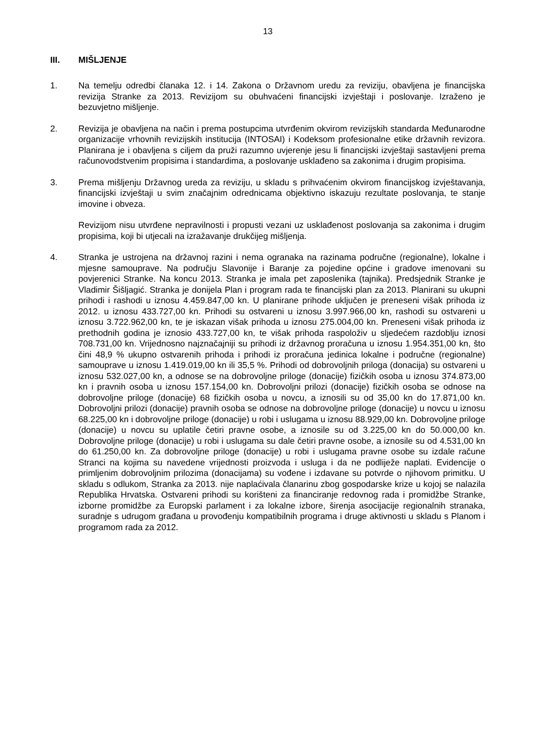13
III. MIŠLJENJE
1. Na temelju odredbi članaka 12. i 14. Zakona o Državnom uredu za reviziju, obavljena je financijska revizija Stranke za 2013. Revizijom su obuhvaćeni financijski izvještaji i poslovanje. Izraženo je bezuvjetno mišljenje.
2. Revizija je obavljena na način i prema postupcima utvrđenim okvirom revizijskih standarda Međunarodne organizacije vrhovnih revizijskih institucija (INTOSAI) i Kodeksom profesionalne etike državnih revizora. Planirana je i obavljena s ciljem da pruži razumno uvjerenje jesu li financijski izvještaji sastavljeni prema računovodstvenim propisima i standardima, a poslovanje usklađeno sa zakonima i drugim propisima.
3. Prema mišljenju Državnog ureda za reviziju, u skladu s prihvaćenim okvirom financijskog izvještavanja, financijski izvještaji u svim značajnim odrednicama objektivno iskazuju rezultate poslovanja, te stanje imovine i obveza.
Revizijom nisu utvrđene nepravilnosti i propusti vezani uz usklađenost poslovanja sa zakonima i drugim propisima, koji bi utjecali na izražavanje drukčijeg mišljenja.
4. Stranka je ustrojena na državnoj razini i nema ogranaka na razinama područne (regionalne), lokalne i mjesne samouprave. Na području Slavonije i Baranje za pojedine općine i gradove imenovani su povjerenici Stranke. Na koncu 2013. Stranka je imala pet zaposlenika (tajnika). Predsjednik Stranke je Vladimir Šišljagić. Stranka je donijela Plan i program rada te financijski plan za 2013. Planirani su ukupni prihodi i rashodi u iznosu 4.459.847,00 kn. U planirane prihode uključen je preneseni višak prihoda iz 2012. u iznosu 433.727,00 kn. Prihodi su ostvareni u iznosu 3.997.966,00 kn, rashodi su ostvareni u iznosu 3.722.962,00 kn, te je iskazan višak prihoda u iznosu 275.004,00 kn. Preneseni višak prihoda iz prethodnih godina je iznosio 433.727,00 kn, te višak prihoda raspoloživ u sljedećem razdoblju iznosi 708.731,00 kn. Vrijednosno najznačajniji su prihodi iz državnog proračuna u iznosu 1.954.351,00 kn, što čini 48,9 % ukupno ostvarenih prihoda i prihodi iz proračuna jedinica lokalne i područne (regionalne) samouprave u iznosu 1.419.019,00 kn ili 35,5 %. Prihodi od dobrovoljnih priloga (donacija) su ostvareni u iznosu 532.027,00 kn, a odnose se na dobrovoljne priloge (donacije) fizičkih osoba u iznosu 374.873,00 kn i pravnih osoba u iznosu 157.154,00 kn. Dobrovoljni prilozi (donacije) fizičkih osoba se odnose na dobrovoljne priloge (donacije) 68 fizičkih osoba u novcu, a iznosili su od 35,00 kn do 17.871,00 kn. Dobrovoljni prilozi (donacije) pravnih osoba se odnose na dobrovoljne priloge (donacije) u novcu u iznosu 68.225,00 kn i dobrovoljne priloge (donacije) u robi i uslugama u iznosu 88.929,00 kn. Dobrovoljne priloge (donacije) u novcu su uplatile četiri pravne osobe, a iznosile su od 3.225,00 kn do 50.000,00 kn. Dobrovoljne priloge (donacije) u robi i uslugama su dale četiri pravne osobe, a iznosile su od 4.531,00 kn do 61.250,00 kn. Za dobrovoljne priloge (donacije) u robi i uslugama pravne osobe su izdale račune Stranci na kojima su navedene vrijednosti proizvoda i usluga i da ne podliježe naplati. Evidencije o primljenim dobrovoljnim prilozima (donacijama) su vođene i izdavane su potvrde o njihovom primitku. U skladu s odlukom, Stranka za 2013. nije naplaćivala članarinu zbog gospodarske krize u kojoj se nalazila Republika Hrvatska. Ostvareni prihodi su korišteni za financiranje redovnog rada i promidžbe Stranke, izborne promidžbe za Europski parlament i za lokalne izbore, širenja asocijacije regionalnih stranaka, suradnje s udrugom građana u provođenju kompatibilnih programa i druge aktivnosti u skladu s Planom i programom rada za 2012.